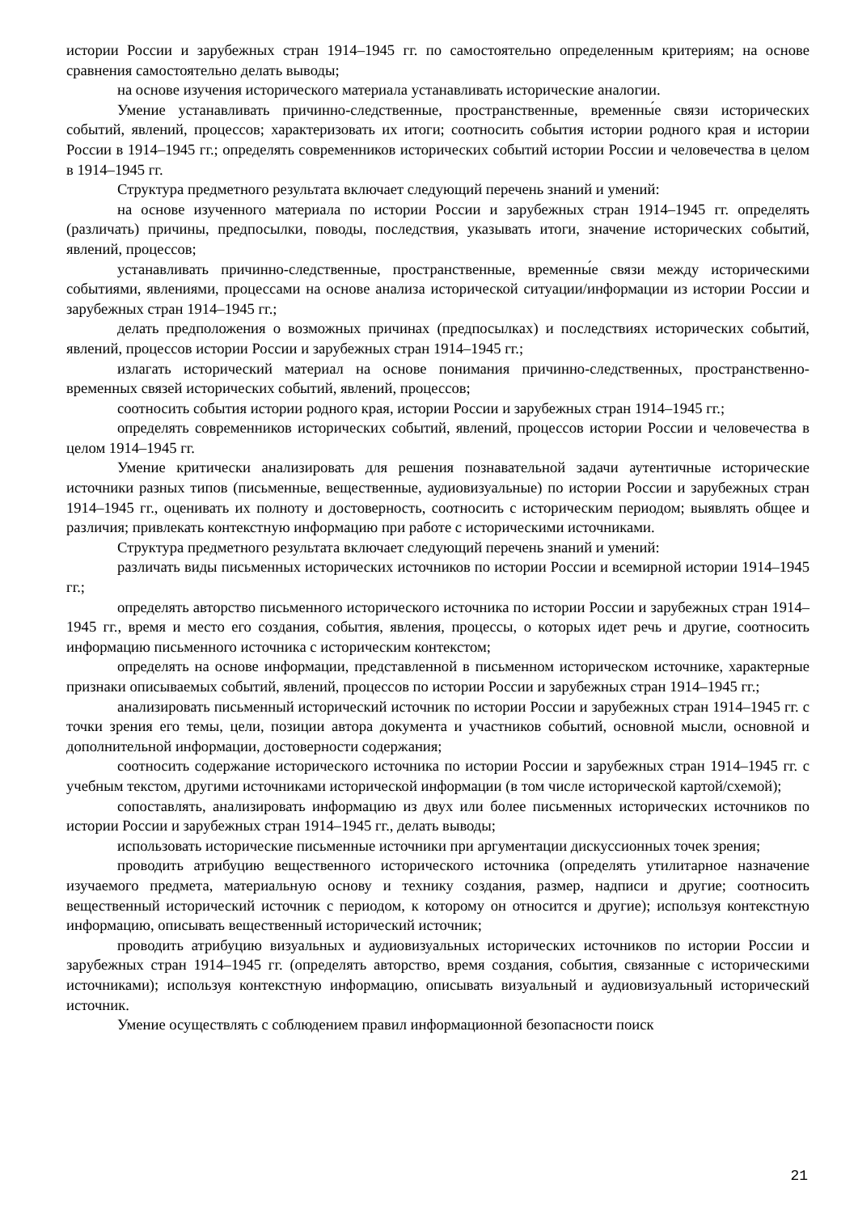истории России и зарубежных стран 1914–1945 гг. по самостоятельно определенным критериям; на основе сравнения самостоятельно делать выводы;
на основе изучения исторического материала устанавливать исторические аналогии.
Умение устанавливать причинно-следственные, пространственные, временны́е связи исторических событий, явлений, процессов; характеризовать их итоги; соотносить события истории родного края и истории России в 1914–1945 гг.; определять современников исторических событий истории России и человечества в целом в 1914–1945 гг.
Структура предметного результата включает следующий перечень знаний и умений:
на основе изученного материала по истории России и зарубежных стран 1914–1945 гг. определять (различать) причины, предпосылки, поводы, последствия, указывать итоги, значение исторических событий, явлений, процессов;
устанавливать причинно-следственные, пространственные, временны́е связи между историческими событиями, явлениями, процессами на основе анализа исторической ситуации/информации из истории России и зарубежных стран 1914–1945 гг.;
делать предположения о возможных причинах (предпосылках) и последствиях исторических событий, явлений, процессов истории России и зарубежных стран 1914–1945 гг.;
излагать исторический материал на основе понимания причинно-следственных, пространственно-временных связей исторических событий, явлений, процессов;
соотносить события истории родного края, истории России и зарубежных стран 1914–1945 гг.;
определять современников исторических событий, явлений, процессов истории России и человечества в целом 1914–1945 гг.
Умение критически анализировать для решения познавательной задачи аутентичные исторические источники разных типов (письменные, вещественные, аудиовизуальные) по истории России и зарубежных стран 1914–1945 гг., оценивать их полноту и достоверность, соотносить с историческим периодом; выявлять общее и различия; привлекать контекстную информацию при работе с историческими источниками.
Структура предметного результата включает следующий перечень знаний и умений:
различать виды письменных исторических источников по истории России и всемирной истории 1914–1945 гг.;
определять авторство письменного исторического источника по истории России и зарубежных стран 1914–1945 гг., время и место его создания, события, явления, процессы, о которых идет речь и другие, соотносить информацию письменного источника с историческим контекстом;
определять на основе информации, представленной в письменном историческом источнике, характерные признаки описываемых событий, явлений, процессов по истории России и зарубежных стран 1914–1945 гг.;
анализировать письменный исторический источник по истории России и зарубежных стран 1914–1945 гг. с точки зрения его темы, цели, позиции автора документа и участников событий, основной мысли, основной и дополнительной информации, достоверности содержания;
соотносить содержание исторического источника по истории России и зарубежных стран 1914–1945 гг. с учебным текстом, другими источниками исторической информации (в том числе исторической картой/схемой);
сопоставлять, анализировать информацию из двух или более письменных исторических источников по истории России и зарубежных стран 1914–1945 гг., делать выводы;
использовать исторические письменные источники при аргументации дискуссионных точек зрения;
проводить атрибуцию вещественного исторического источника (определять утилитарное назначение изучаемого предмета, материальную основу и технику создания, размер, надписи и другие; соотносить вещественный исторический источник с периодом, к которому он относится и другие); используя контекстную информацию, описывать вещественный исторический источник;
проводить атрибуцию визуальных и аудиовизуальных исторических источников по истории России и зарубежных стран 1914–1945 гг. (определять авторство, время создания, события, связанные с историческими источниками); используя контекстную информацию, описывать визуальный и аудиовизуальный исторический источник.
Умение осуществлять с соблюдением правил информационной безопасности поиск
21